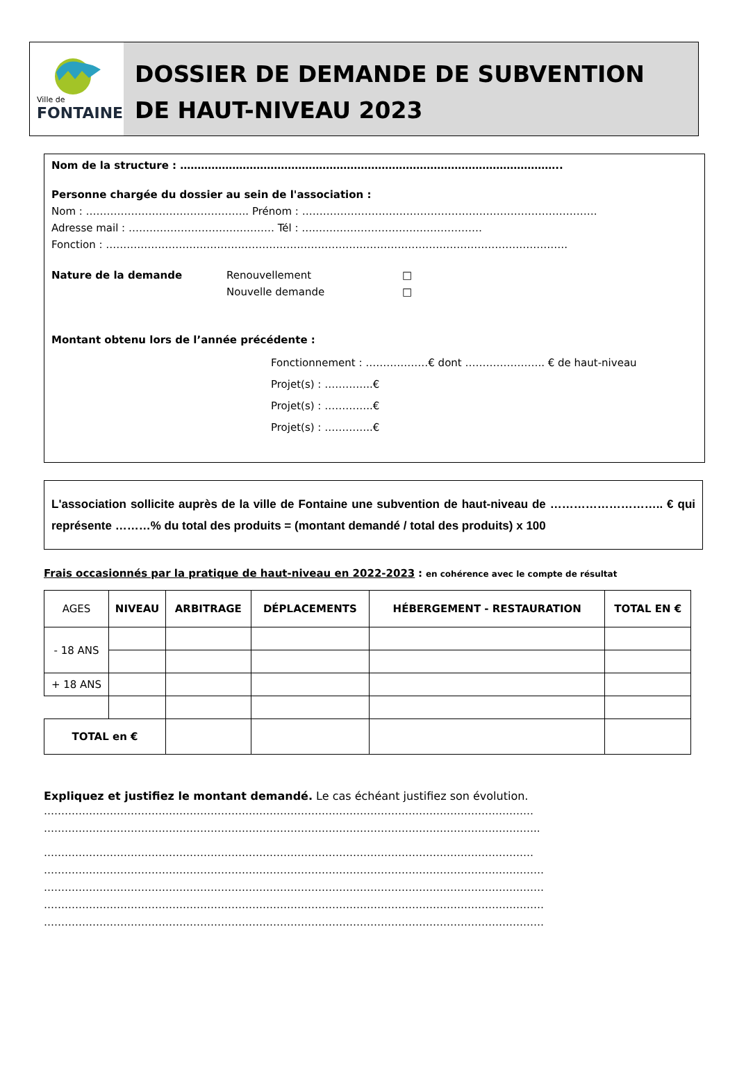Ville de
FONTAINE
DOSSIER DE DEMANDE DE SUBVENTION
DE HAUT-NIVEAU 2023
Nom de la structure : ………………………………………………………………………………………………..
Personne chargée du dossier au sein de l'association :
Nom : ……………………………………….. Prénom : ………………………………………………………………………….
Adresse mail : …………………………………… Tél : ….…………………………………………
Fonction : …………………………………………………………………………………………………………………….
Nature de la demande Renouvellement
Nouvelle demande □
□
Montant obtenu lors de l’année précédente :
Fonctionnement : ………………€ dont ………………….. € de haut-niveau
Projet(s) : …………..€
Projet(s) : …………..€
Projet(s) : …………..€
L'association sollicite auprès de la ville de Fontaine une subvention de haut-niveau de ……………………….. € qui représente ………% du total des produits = (montant demandé / total des produits) x 100
Frais occasionnés par la pratique de haut-niveau en 2022-2023 : en cohérence avec le compte de résultat
| AGES | NIVEAU | ARBITRAGE | DÉPLACEMENTS | HÉBERGEMENT - RESTAURATION | TOTAL EN € |
| --- | --- | --- | --- | --- | --- |
| - 18 ANS | | | | | |
| + 18 ANS | | | | | |
| TOTAL en € | | | | | |
Expliquez et justifiez le montant demandé. Le cas échéant justifiez son évolution.
……………………………………………………………………………………………………………………………
……………………………………………………………………………………………………………………………..
……………………………………………………………………………………………………………………………
………………………………………………………………………………………………………………………………
………………………………………………………………………………………………………………………………
………………………………………………………………………………………………………………………………
………………………………………………………………………………………………………………………………